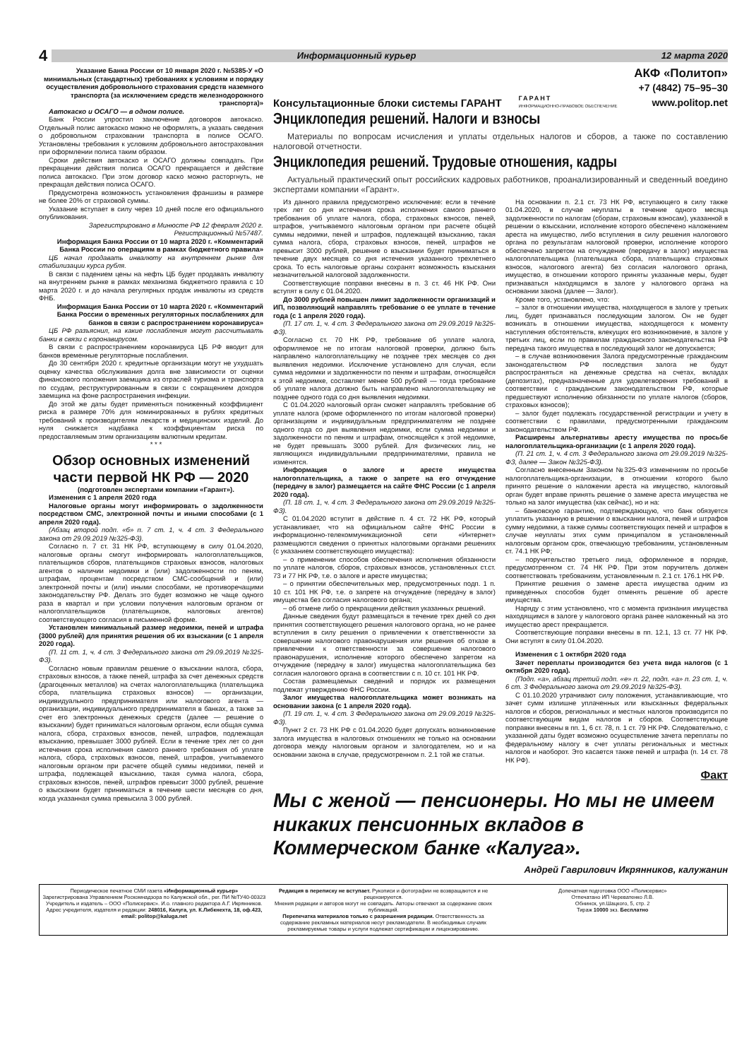4 Информационный курьер 12 марта 2020
Указание Банка России от 10 января 2020 г. №5385-У «О минимальных (стандартных) требованиях к условиям и порядку осуществления добровольного страхования средств наземного транспорта (за исключением средств железнодорожного транспорта)»
Автокаско и ОСАГО — в одном полисе.
Банк России упростил заключение договоров автокаско. Отдельный полис автокаско можно не оформлять, а указать сведения о добровольном страховании транспорта в полисе ОСАГО. Установлены требования к условиям добровольного автострахования при оформлении полиса таким образом.
Сроки действия автокаско и ОСАГО должны совпадать. При прекращении действия полиса ОСАГО прекращается и действие полиса автокаско. При этом договор каско можно расторгнуть, не прекращая действия полиса ОСАГО.
Предусмотрена возможность установления франшизы в размере не более 20% от страховой суммы.
Указание вступает в силу через 10 дней после его официального опубликования.
Зарегистрировано в Минюсте РФ 12 февраля 2020 г. Регистрационный №57487.
Информация Банка России от 10 марта 2020 г. «Комментарий Банка России по операциям в рамках бюджетного правила»
ЦБ начал продавать инвалюту на внутреннем рынке для стабилизации курса рубля.
В связи с падением цены на нефть ЦБ будет продавать инвалюту на внутреннем рынке в рамках механизма бюджетного правила с 10 марта 2020 г. и до начала регулярных продаж инвалюты из средств ФНБ.
Информация Банка России от 10 марта 2020 г. «Комментарий Банка России о временных регуляторных послаблениях для банков в связи с распространением коронавируса»
ЦБ РФ разъяснил, на какие послабления могут рассчитывать банки в связи с коронавирусом.
В связи с распространением коронавируса ЦБ РФ вводит для банков временные регуляторные послабления.
До 30 сентября 2020 г. кредитные организации могут не ухудшать оценку качества обслуживания долга вне зависимости от оценки финансового положения заемщика из отраслей туризма и транспорта по ссудам, реструктурированным в связи с сокращением доходов заемщика на фоне распространения инфекции.
До этой же даты будет применяться пониженный коэффициент риска в размере 70% для номинированных в рублях кредитных требований к производителям лекарств и медицинских изделий. До нуля снижается надбавка к коэффициентам риска по предоставляемым этим организациям валютным кредитам.
* * *
Обзор основных изменений части первой НК РФ — 2020
(подготовлен экспертами компании «Гарант»).
Изменения с 1 апреля 2020 года
Налоговые органы могут информировать о задолженности посредством СМС, электронной почты и иными способами (с 1 апреля 2020 года).
(Абзац второй подп. «б» п. 7 ст. 1, ч. 4 ст. 3 Федерального закона от 29.09.2019 №325-ФЗ).
Согласно п. 7 ст. 31 НК РФ, вступающему в силу 01.04.2020, налоговые органы смогут информировать налогоплательщиков, плательщиков сборов, плательщиков страховых взносов, налоговых агентов о наличии недоимки и (или) задолженности по пеням, штрафам, процентам посредством СМС-сообщений и (или) электронной почты и (или) иными способами, не противоречащими законодательству РФ. Делать это будет возможно не чаще одного раза в квартал и при условии получения налоговым органом от налогоплательщиков (плательщиков, налоговых агентов) соответствующего согласия в письменной форме.
Установлен минимальный размер недоимки, пеней и штрафа (3000 рублей) для принятия решения об их взыскании (с 1 апреля 2020 года).
(П. 11 ст. 1, ч. 4 ст. 3 Федерального закона от 29.09.2019 №325-ФЗ).
Согласно новым правилам решение о взыскании налога, сбора, страховых взносов, а также пеней, штрафа за счет денежных средств (драгоценных металлов) на счетах налогоплательщика (плательщика сбора, плательщика страховых взносов) — организации, индивидуального предпринимателя или налогового агента — организации, индивидуального предпринимателя в банках, а также за счет его электронных денежных средств (далее — решение о взыскании) будет приниматься налоговым органом, если общая сумма налога, сбора, страховых взносов, пеней, штрафов, подлежащая взысканию, превышает 3000 рублей. Если в течение трех лет со дня истечения срока исполнения самого раннего требования об уплате налога, сбора, страховых взносов, пеней, штрафов, учитываемого налоговым органом при расчете общей суммы недоимки, пеней и штрафа, подлежащей взысканию, такая сумма налога, сбора, страховых взносов, пеней, штрафов превысит 3000 рублей, решение о взыскании будет приниматься в течение шести месяцев со дня, когда указанная сумма превысила 3 000 рублей.
Консультационные блоки системы ГАРАНТ
ГАРАНТ
ИНФОРМАЦИОННО-ПРАВОВОЕ ОБЕСПЕЧЕНИЕ
АКФ «Политоп»
+7 (4842) 75–95–30
www.politop.net
Энциклопедия решений. Налоги и взносы
Материалы по вопросам исчисления и уплаты отдельных налогов и сборов, а также по составлению налоговой отчетности.
Энциклопедия решений. Трудовые отношения, кадры
Актуальный практический опыт российских кадровых работников, проанализированный и сведенный воедино экспертами компании «Гарант».
Из данного правила предусмотрено исключение: если в течение трех лет со дня истечения срока исполнения самого раннего требования об уплате налога, сбора, страховых взносов, пеней, штрафов, учитываемого налоговым органом при расчете общей суммы недоимки, пеней и штрафов, подлежащей взысканию, такая сумма налога, сбора, страховых взносов, пеней, штрафов не превысит 3000 рублей, решение о взыскании будет приниматься в течение двух месяцев со дня истечения указанного трехлетнего срока. То есть налоговые органы сохранят возможность взыскания незначительной налоговой задолженности.
Соответствующие поправки внесены в п. 3 ст. 46 НК РФ. Они вступят в силу с 01.04.2020.
До 3000 рублей повышен лимит задолженности организаций и ИП, позволяющий направлять требование о ее уплате в течение года (с 1 апреля 2020 года).
(П. 17 ст. 1, ч. 4 ст. 3 Федерального закона от 29.09.2019 №325-ФЗ).
Согласно ст. 70 НК РФ, требование об уплате налога, оформляемое не по итогам налоговой проверки, должно быть направлено налогоплательщику не позднее трех месяцев со дня выявления недоимки. Исключение установлено для случая, если сумма недоимки и задолженности по пеням и штрафам, относящейся к этой недоимке, составляет менее 500 рублей — тогда требование об уплате налога должно быть направлено налогоплательщику не позднее одного года со дня выявления недоимки.
С 01.04.2020 налоговый орган сможет направлять требование об уплате налога (кроме оформленного по итогам налоговой проверки) организациям и индивидуальным предпринимателям не позднее одного года со дня выявления недоимки, если сумма недоимки и задолженности по пеням и штрафам, относящейся к этой недоимке, не будет превышать 3000 рублей. Для физических лиц, не являющихся индивидуальными предпринимателями, правила не изменятся.
Информация о залоге и аресте имущества налогоплательщика, а также о запрете на его отчуждение (передачу в залог) размещается на сайте ФНС России (с 1 апреля 2020 года).
(П. 18 ст. 1, ч. 4 ст. 3 Федерального закона от 29.09.2019 №325-ФЗ).
С 01.04.2020 вступит в действие п. 4 ст. 72 НК РФ, который устанавливает, что на официальном сайте ФНС России в информационно-телекоммуникационной сети «Интернет» размещаются сведения о принятых налоговыми органами решениях (с указанием соответствующего имущества):
– о применении способов обеспечения исполнения обязанности по уплате налогов, сборов, страховых взносов, установленных ст.ст. 73 и 77 НК РФ, т.е. о залоге и аресте имущества;
– о принятии обеспечительных мер, предусмотренных подп. 1 п. 10 ст. 101 НК РФ, т.е. о запрете на отчуждение (передачу в залог) имущества без согласия налогового органа;
– об отмене либо о прекращении действия указанных решений.
Данные сведения будут размещаться в течение трех дней со дня принятия соответствующего решения налогового органа, но не ранее вступления в силу решения о привлечении к ответственности за совершение налогового правонарушения или решения об отказе в привлечении к ответственности за совершение налогового правонарушения, исполнение которого обеспечено запретом на отчуждение (передачу в залог) имущества налогоплательщика без согласия налогового органа в соответствии с п. 10 ст. 101 НК РФ.
Состав размещаемых сведений и порядок их размещения подлежат утверждению ФНС России.
Залог имущества налогоплательщика может возникать на основании закона (с 1 апреля 2020 года).
(П. 19 ст. 1, ч. 4 ст. 3 Федерального закона от 29.09.2019 №325-ФЗ).
Пункт 2 ст. 73 НК РФ с 01.04.2020 будет допускать возникновение залога имущества в налоговых отношениях не только на основании договора между налоговым органом и залогодателем, но и на основании закона в случае, предусмотренном п. 2.1 той же статьи.
На основании п. 2.1 ст. 73 НК РФ, вступающего в силу также 01.04.2020, в случае неуплаты в течение одного месяца задолженности по налогам (сборам, страховым взносам), указанной в решении о взыскании, исполнение которого обеспечено наложением ареста на имущество, либо вступления в силу решения налогового органа по результатам налоговой проверки, исполнение которого обеспечено запретом на отчуждение (передачу в залог) имущества налогоплательщика (плательщика сбора, плательщика страховых взносов, налогового агента) без согласия налогового органа, имущество, в отношении которого приняты указанные меры, будет признаваться находящимся в залоге у налогового органа на основании закона (далее — Залог).
Кроме того, установлено, что:
– залог в отношении имущества, находящегося в залоге у третьих лиц, будет признаваться последующим залогом. Он не будет возникать в отношении имущества, находящегося к моменту наступления обстоятельств, влекущих его возникновение, в залоге у третьих лиц, если по правилам гражданского законодательства РФ передача такого имущества в последующий залог не допускается;
– в случае возникновения Залога предусмотренные гражданским законодательством РФ последствия залога не будут распространяться на денежные средства на счетах, вкладах (депозитах), предназначенные для удовлетворения требований в соответствии с гражданским законодательством РФ, которые предшествуют исполнению обязанности по уплате налогов (сборов, страховых взносов);
– залог будет подлежать государственной регистрации и учету в соответствии с правилами, предусмотренными гражданским законодательством РФ.
Расширены альтернативы аресту имущества по просьбе налогоплательщика-организации (с 1 апреля 2020 года).
(П. 21 ст. 1, ч. 4 ст. 3 Федерального закона от 29.09.2019 №325-ФЗ, далее — Закон №325-ФЗ).
Согласно внесенным Законом №325-ФЗ изменениям по просьбе налогоплательщика-организации, в отношении которого было принято решение о наложении ареста на имущество, налоговый орган будет вправе принять решение о замене ареста имущества не только на залог имущества (как сейчас), но и на:
– банковскую гарантию, подтверждающую, что банк обязуется уплатить указанную в решении о взыскании налога, пеней и штрафов сумму недоимки, а также суммы соответствующих пеней и штрафов в случае неуплаты этих сумм принципалом в установленный налоговым органом срок, отвечающую требованиям, установленным ст. 74.1 НК РФ;
– поручительство третьего лица, оформленное в порядке, предусмотренном ст. 74 НК РФ. При этом поручитель должен соответствовать требованиям, установленным п. 2.1 ст. 176.1 НК РФ.
Принятие решения о замене ареста имущества одним из приведенных способов будет отменять решение об аресте имущества.
Наряду с этим установлено, что с момента признания имущества находящимся в залоге у налогового органа ранее наложенный на это имущество арест прекращается.
Соответствующие поправки внесены в пп. 12.1, 13 ст. 77 НК РФ. Они вступят в силу 01.04.2020.
Изменения с 1 октября 2020 года
Зачет переплаты производится без учета вида налогов (с 1 октября 2020 года).
(Подп. «а», абзац третий подп. «е» п. 22, подп. «а» п. 23 ст. 1, ч. 6 ст. 3 Федерального закона от 29.09.2019 №325-ФЗ).
С 01.10.2020 утрачивают силу положения, устанавливающие, что зачет сумм излишне уплаченных или взысканных федеральных налогов и сборов, региональных и местных налогов производится по соответствующим видам налогов и сборов. Соответствующие поправки внесены в пп. 1, 6 ст. 78, п. 1 ст. 79 НК РФ. Следовательно, с указанной даты будет возможно осуществление зачета переплаты по федеральному налогу в счет уплаты региональных и местных налогов и наоборот. Это касается также пеней и штрафа (п. 14 ст. 78 НК РФ).
Факт
Мы с женой — пенсионеры. Но мы не имеем никаких пенсионных вкладов в Коммерческом банке «Калуга».
Андрей Гаврилович Икрянников, калужанин
Периодическое печатное СМИ газета «Информационный курьер»
Зарегистрирована Управлением Роскомнадзора по Калужской обл., рег. ПИ №ТУ40-00323
Учредитель и издатель – ООО «Полисервис». И.о. главного редактора А.Г. Икрянников.
Адрес учредителя, издателя и редакции: 248016, Калуга, ул. К.Либкнехта, 18, оф.423, email: politop@kaluga.net
Редакция в переписку не вступает. Рукописи и фотографии не возвращаются и не рецензируются.
Мнения редакции и авторов могут не совпадать. Авторы отвечают за содержание своих публикаций.
Перепечатка материалов только с разрешения редакции. Ответственность за содержание рекламных материалов несут рекламодатели. В необходимых случаях рекламируемые товары и услуги подлежат сертификации и лицензированию.
Допечатная подготовка ООО «Полисервис»
Отпечатано ИП Череватенко Л.В.
Обнинск, ул.Шацкого, 5, стр. 2
Тираж 10000 экз. Бесплатно